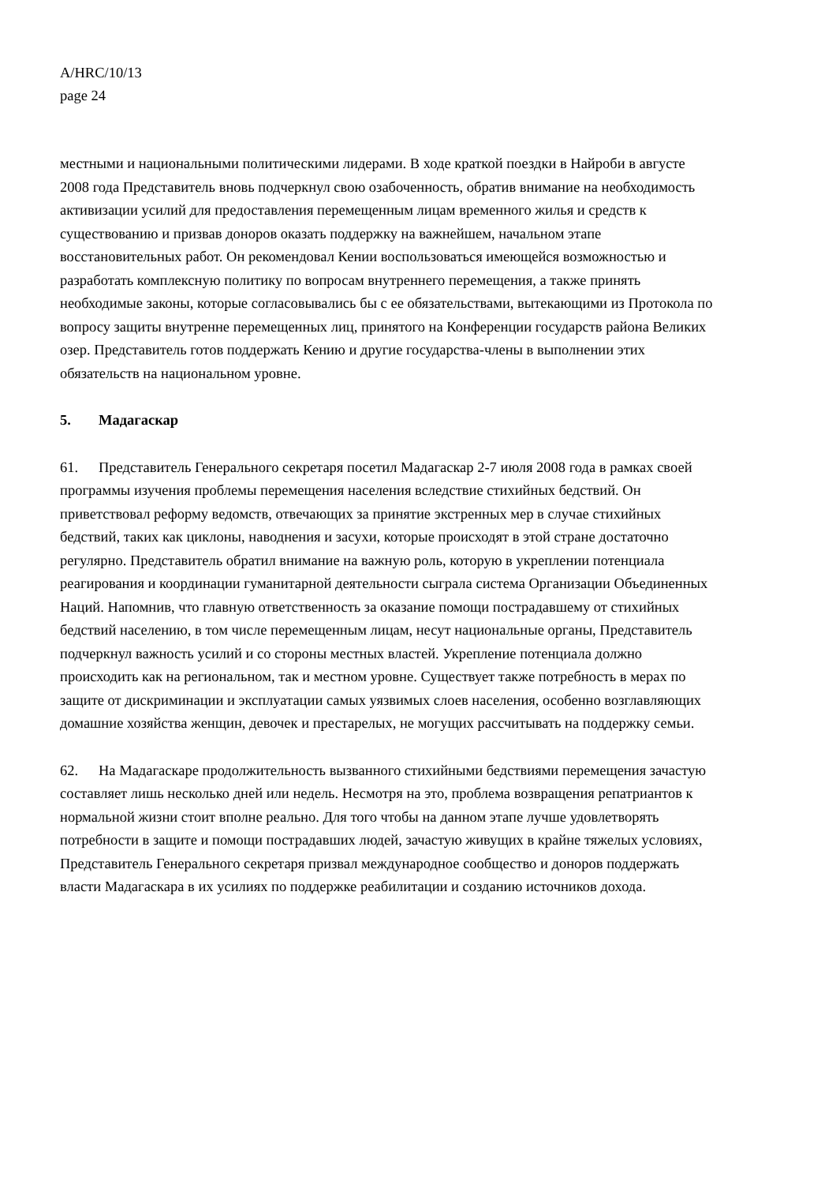A/HRC/10/13
page 24
местными и национальными политическими лидерами. В ходе краткой поездки в Найроби в августе 2008 года Представитель вновь подчеркнул свою озабоченность, обратив внимание на необходимость активизации усилий для предоставления перемещенным лицам временного жилья и средств к существованию и призвав доноров оказать поддержку на важнейшем, начальном этапе восстановительных работ. Он рекомендовал Кении воспользоваться имеющейся возможностью и разработать комплексную политику по вопросам внутреннего перемещения, а также принять необходимые законы, которые согласовывались бы с ее обязательствами, вытекающими из Протокола по вопросу защиты внутренне перемещенных лиц, принятого на Конференции государств района Великих озер. Представитель готов поддержать Кению и другие государства-члены в выполнении этих обязательств на национальном уровне.
5. Мадагаскар
61. Представитель Генерального секретаря посетил Мадагаскар 2-7 июля 2008 года в рамках своей программы изучения проблемы перемещения населения вследствие стихийных бедствий. Он приветствовал реформу ведомств, отвечающих за принятие экстренных мер в случае стихийных бедствий, таких как циклоны, наводнения и засухи, которые происходят в этой стране достаточно регулярно. Представитель обратил внимание на важную роль, которую в укреплении потенциала реагирования и координации гуманитарной деятельности сыграла система Организации Объединенных Наций. Напомнив, что главную ответственность за оказание помощи пострадавшему от стихийных бедствий населению, в том числе перемещенным лицам, несут национальные органы, Представитель подчеркнул важность усилий и со стороны местных властей. Укрепление потенциала должно происходить как на региональном, так и местном уровне. Существует также потребность в мерах по защите от дискриминации и эксплуатации самых уязвимых слоев населения, особенно возглавляющих домашние хозяйства женщин, девочек и престарелых, не могущих рассчитывать на поддержку семьи.
62. На Мадагаскаре продолжительность вызванного стихийными бедствиями перемещения зачастую составляет лишь несколько дней или недель. Несмотря на это, проблема возвращения репатриантов к нормальной жизни стоит вполне реально. Для того чтобы на данном этапе лучше удовлетворять потребности в защите и помощи пострадавших людей, зачастую живущих в крайне тяжелых условиях, Представитель Генерального секретаря призвал международное сообщество и доноров поддержать власти Мадагаскара в их усилиях по поддержке реабилитации и созданию источников дохода.